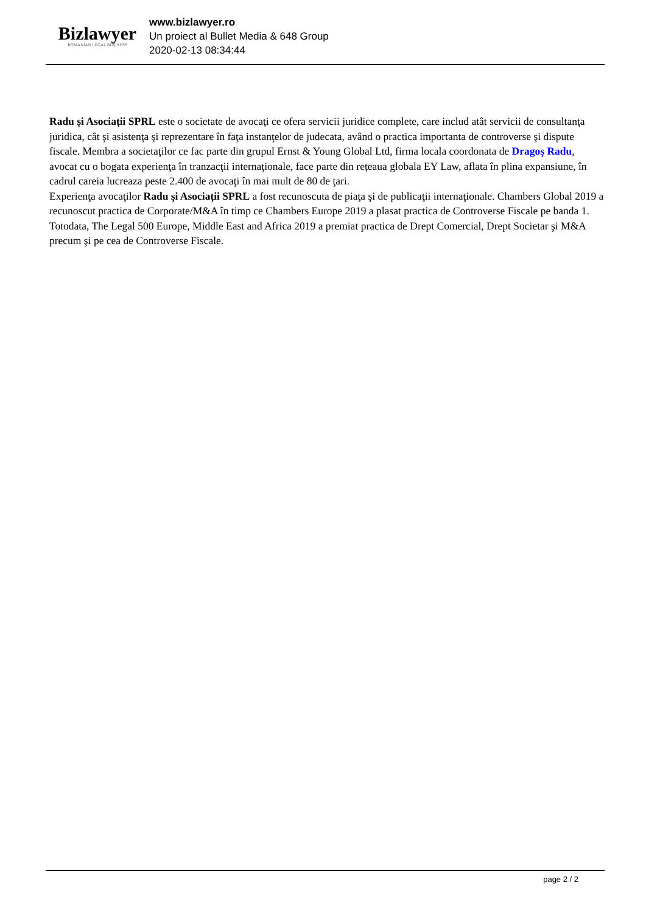Bizlawyer
ROMANIAN LEGAL BUSINESS
www.bizlawyer.ro
Un proiect al Bullet Media & 648 Group
2020-02-13 08:34:44
Radu și Asociații SPRL este o societate de avocaţi ce ofera servicii juridice complete, care includ atât servicii de consultanţa juridica, cât şi asistenţa şi reprezentare în faţa instanţelor de judecata, având o practica importanta de controverse şi dispute fiscale. Membra a societaţilor ce fac parte din grupul Ernst & Young Global Ltd, firma locala coordonata de Dragoş Radu, avocat cu o bogata experienţa în tranzacţii internaţionale, face parte din rețeaua globala EY Law, aflata în plina expansiune, în cadrul careia lucreaza peste 2.400 de avocaţi în mai mult de 80 de ţari.
Experienţa avocaţilor Radu şi Asociații SPRL a fost recunoscuta de piaţa şi de publicaţii internaţionale. Chambers Global 2019 a recunoscut practica de Corporate/M&A în timp ce Chambers Europe 2019 a plasat practica de Controverse Fiscale pe banda 1. Totodata, The Legal 500 Europe, Middle East and Africa 2019 a premiat practica de Drept Comercial, Drept Societar şi M&A precum şi pe cea de Controverse Fiscale.
page 2 / 2